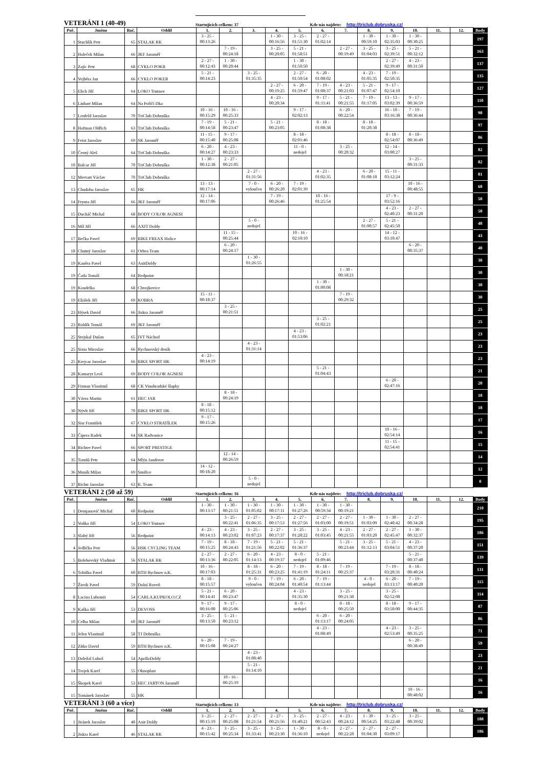VETERÁNI 1 (40-49)
Startujících celkem: 37
Kde nás najdete:
http://triclub.dobruska.cz/
| Poř. | Jméno | Roč. | Oddíl | 1. | 2. | 3. | 4. | 5. | 6. | 7. | 8. | 9. | 10. | 11. | 12. | Body |
| --- | --- | --- | --- | --- | --- | --- | --- | --- | --- | --- | --- | --- | --- | --- | --- | --- |
| 1 | Stuchlík Petr | 65 | STALAK RK | 3 - 25 - 00:13:26 | | | 1 - 30 - 00:16:56 | 3 - 25 - 01:51:30 | 2 - 27 - 01:02:14 | | 1 - 30 - 00:59:10 | 1 - 30 - 02:35:03 | 1 - 30 - 00:30:25 | | | 197 |
| 2 | Holeček Milan | 66 | JKF Jaroměř | | 7 - 19 - 00:24:18 | | 3 - 25 - 00:20:05 | 5 - 21 - 01:58:51 | | 2 - 27 - 00:19:49 | 3 - 25 - 01:04:03 | 3 - 25 - 02:39:51 | 5 - 21 - 00:32:12 | | | 163 |
| 3 | Zajíc Petr | 68 | CYKLO POKR | 2 - 27 - 00:12:43 | 1 - 30 - 00:20:44 | | | 1 - 30 - 01:50:50 | | | | 2 - 27 - 02:39:49 | 4 - 23 - 00:31:50 | | | 137 |
| 4 | Vejběra Jan | 66 | CYKLO POKER | 5 - 21 - 00:14:23 | | 3 - 25 - 01:35:35 | | 2 - 27 - 01:50:54 | 6 - 20 - 01:08:02 | | 4 - 23 - 01:05:35 | 7 - 19 - 02:50:35 | | | | 135 |
| 5 | Elich Jiří | 64 | LOKO Trutnov | | | | 2 - 27 - 00:19:25 | 6 - 20 - 01:59:47 | 7 - 19 - 01:08:37 | 4 - 23 - 00:21:03 | 5 - 21 - 01:07:47 | 9 - 17 - 02:54:10 | | | | 127 |
| 6 | Linhart Milan | 64 | Na Poříčí Dka | | | | 4 - 23 - 00:20:34 | | 9 - 17 - 01:11:41 | 5 - 21 - 00:21:55 | 7 - 19 - 01:17:05 | 13 - 13 - 03:02:39 | 9 - 17 - 00:36:59 | | | 110 |
| 7 | Lenfeld Jaroslav | 70 | TriClub Dobruška | 10 - 16 - 00:15:29 | 10 - 16 - 00:25:33 | | | 9 - 17 - 02:02:13 | | 6 - 20 - 00:22:54 | | 16 - 10 - 03:16:38 | 7 - 19 - 00:36:44 | | | 98 |
| 8 | Hofman Oldřich | 63 | TriClub Dobruška | 7 - 19 - 00:14:58 | 5 - 21 - 00:23:47 | | 5 - 21 - 00:23:05 | | 8 - 18 - 01:08:38 | | 8 - 18 - 01:20:38 | | | | | 97 |
| 9 | Feist Jaroslav | 69 | SK Jaroměř | 11 - 15 - 00:15:40 | 9 - 17 - 00:25:08 | | | 8 - 18 - 02:01:46 | | | | 8 - 18 - 02:54:07 | 8 - 18 - 00:36:49 | | | 86 |
| 10 | Černý Aleš | 64 | TriClub Dobruška | 6 - 20 - 00:14:27 | 4 - 23 - 00:23:33 | | | 11 - 0 - nedojel | | 3 - 25 - 00:20:32 | | 12 - 14 - 03:00:27 | | | | 82 |
| 10 | Balcar Jiří | 70 | TriClub Dobruška | 1 - 30 - 00:12:38 | 2 - 27 - 00:21:05 | | | | | | | | 3 - 25 - 00:31:33 | | | 82 |
| 12 | Mervart Václav | 70 | TriClub Dobruška | | | 2 - 27 - 01:31:56 | | | 4 - 23 - 01:02:35 | | 6 - 20 - 01:08:18 | 15 - 11 - 03:12:24 | | | | 81 |
| 13 | Chudoba Jaroslav | 65 | HK | 13 - 13 - 00:17:14 | | 7 - 0 - vyloučen | 6 - 20 - 00:26:20 | 7 - 19 - 02:01:39 | | | | | 10 - 16 - 00:48:55 | | | 68 |
| 14 | Frynta Jiří | 66 | JKF Jaroměř | 12 - 14 - 00:17:06 | | | 7 - 19 - 00:26:46 | | 10 - 16 - 01:25:54 | | | 17 - 9 - 03:52:16 | | | | 58 |
| 15 | Ducháč Michal | 68 | BODY COLOR AGNESI | | | | | | | | | 4 - 23 - 02:40:23 | 2 - 27 - 00:31:20 | | | 50 |
| 16 | Míl Jiří | 66 | AXIT Doldy | | | 5 - 0 - nedojel | | | | | 2 - 27 - 01:00:57 | 5 - 21 - 02:45:50 | | | | 48 |
| 17 | Bečka Pavel | 69 | BIKE FREAX Holice | | 11 - 15 - 00:25:44 | | | 10 - 16 - 02:10:10 | | | | 14 - 12 - 03:10:47 | | | | 43 |
| 18 | Chutný Jaroslav | 61 | Orbea Team | | 6 - 20 - 00:24:17 | | | | | | | | 6 - 20 - 00:35:37 | | | 40 |
| 19 | Kaněra Pavel | 63 | AxitDoldy | | | 1 - 30 - 01:26:55 | | | | | | | | | | 30 |
| 19 | Čada Tomáš | 64 | Redpoint | | | | | | | 1 - 30 - 00:18:21 | | | | | | 30 |
| 19 | Koudelka | 68 | Chvojkovice | | | | | | 1 - 30 - 01:00:08 | | | | | | | 30 |
| 19 | Eliášek Jiří | 69 | KOBRA | 15 - 11 - 00:18:37 | | | | | | 7 - 19 - 00:29:32 | | | | | | 30 |
| 23 | Hýsek David | 66 | Jiskra Jaroměř | | 3 - 25 - 00:21:51 | | | | | | | | | | | 25 |
| 23 | Rohlík Tomáš | 69 | JKF Jaroměř | | | | | | 3 - 25 - 01:02:21 | | | | | | | 25 |
| 25 | Stejskal Dušan | 65 | IVT Náchod | | | | | 4 - 23 - 01:53:06 | | | | | | | | 23 |
| 25 | Sixta Miroslav | 66 | Rychnovský deník | | | 4 - 23 - 01:31:14 | | | | | | | | | | 23 |
| 25 | Krejcar Jaroslav | 66 | BIKE SPORT HK | 4 - 23 - 00:14:19 | | | | | | | | | | | | 23 |
| 28 | Kamaryt Leoš | 69 | BODY COLOR AGNESI | | | | | | 5 - 21 - 01:04:43 | | | | | | | 21 |
| 29 | Firman Vlastimil | 68 | CK Vinohradské šlapky | | | | | | | | | 6 - 20 - 02:47:16 | | | | 20 |
| 30 | Vávra Martin | 61 | HEC JAR | | 8 - 18 - 00:24:19 | | | | | | | | | | | 18 |
| 30 | Nývlt Jiří | 70 | BIKE SPORT HK | 8 - 18 - 00:15:12 | | | | | | | | | | | | 18 |
| 32 | Sisr František | 67 | CYKLO STRATÍLEK | 9 - 17 - 00:15:26 | | | | | | | | | | | | 17 |
| 33 | Čipera Radek | 64 | SK Radvanice | | | | | | | | | 10 - 16 - 02:54:14 | | | | 16 |
| 34 | Richter Pavel | 66 | SPORT PRESTIGE | | | | | | | | | 11 - 15 - 02:54:41 | | | | 15 |
| 35 | Tomšů Petr | 64 | Mlýn Janderov | | 12 - 14 - 00:26:59 | | | | | | | | | | | 14 |
| 36 | Moník Milan | 69 | Smiřice | 14 - 12 - 00:18:20 | | | | | | | | | | | | 12 |
| 37 | Richtr Jaroslav | 63 | R. Team | | | 5 - 0 - nedojel | | | | | | | | | | 0 |
VETERÁNI 2 (50 až 59)
Startujících celkem: 16
Kde nás najdete:
http://triclub.dobruska.cz/
| Poř. | Jméno | Roč. | Oddíl | 1. | 2. | 3. | 4. | 5. | 6. | 7. | 8. | 9. | 10. | 11. | 12. | Body |
| --- | --- | --- | --- | --- | --- | --- | --- | --- | --- | --- | --- | --- | --- | --- | --- | --- |
| 1 | Demjanovič Michal | 60 | Redpoint | 1 - 30 - 00:13:17 | 1 - 30 - 00:21:51 | 1 - 30 - 01:05:02 | 1 - 30 - 00:17:11 | 1 - 30 - 01:27:26 | 1 - 30 - 00:59:34 | 1 - 30 - 00:19:21 | | | | | | 210 |
| 2 | Voňka Jiří | 54 | LOKO Trutnov | | 3 - 25 - 00:22:41 | 2 - 27 - 01:06:35 | 3 - 25 - 00:17:53 | 2 - 27 - 01:27:56 | 2 - 27 - 01:03:00 | 2 - 27 - 00:19:51 | 1 - 30 - 01:03:09 | 1 - 30 - 02:40:42 | 2 - 27 - 00:34:28 | | | 195 |
| 3 | Slabý Jiří | 56 | Redpoint | 4 - 23 - 00:14:13 | 4 - 23 - 00:23:02 | 3 - 25 - 01:07:23 | 2 - 27 - 00:17:37 | 3 - 25 - 01:28:22 | 3 - 25 - 01:03:45 | 4 - 23 - 00:21:55 | 2 - 27 - 01:03:20 | 2 - 27 - 02:45:47 | 1 - 30 - 00:32:37 | | | 186 |
| 4 | Jedlička Petr | 56 | HSK CYCLING TEAM | 7 - 19 - 00:15:25 | 8 - 18 - 00:24:43 | 7 - 19 - 01:21:56 | 5 - 21 - 00:22:02 | 5 - 21 - 01:36:37 | | 5 - 21 - 00:23:44 | 3 - 25 - 01:12:13 | 5 - 21 - 03:04:51 | 4 - 23 - 00:37:20 | | | 151 |
| 5 | Bolehovský Vladimír | 56 | STALAK RK | 2 - 27 - 00:13:36 | 2 - 27 - 00:22:05 | 6 - 20 - 01:14:13 | 4 - 23 - 00:19:37 | 8 - 0 - nedojel | 5 - 21 - 01:09:46 | | | | 5 - 21 - 00:37:40 | | | 139 |
| 6 | Tobiška Pavel | 60 | BTH Rychnov n.K. | 10 - 16 - 00:17:03 | | 8 - 18 - 01:25:31 | 6 - 20 - 00:23:25 | 7 - 19 - 01:41:19 | 8 - 18 - 01:24:11 | 7 - 19 - 00:25:37 | | 7 - 19 - 03:20:31 | 8 - 18 - 00:40:24 | | | 131 |
| 7 | Žierik Pavel | 59 | Dolní Roveň | 8 - 18 - 00:15:57 | | 9 - 0 - vyloučen | 7 - 19 - 00:24:04 | 6 - 20 - 01:40:54 | 7 - 19 - 01:13:44 | | 4 - 0 - nedojel | 6 - 20 - 03:13:17 | 7 - 19 - 00:40:20 | | | 115 |
| 8 | Lacina Lubomír | 54 | CARLA.KUPKOLO.CZ | 5 - 21 - 00:14:41 | 6 - 20 - 00:23:47 | | | 4 - 23 - 01:35:30 | | 3 - 25 - 00:21:38 | | 3 - 25 - 02:52:08 | | | | 114 |
| 9 | Kaška Jiří | 53 | DEVOSS | 9 - 17 - 00:16:00 | 9 - 17 - 00:25:06 | | | 8 - 0 - nedojel | | 8 - 18 - 00:25:50 | | 8 - 18 - 03:50:00 | 9 - 17 - 00:44:35 | | | 87 |
| 10 | Celba Milan | 60 | JKF Jaroměř | 3 - 25 - 00:13:50 | 5 - 21 - 00:23:12 | | | | 6 - 20 - 01:13:17 | 6 - 20 - 00:24:05 | | | | | | 86 |
| 11 | Jelen Vlastimil | 58 | TJ Dobruška | | | | | | 4 - 23 - 01:08:49 | | | 4 - 23 - 02:53:49 | 3 - 25 - 00:35:25 | | | 71 |
| 12 | Zítko David | 59 | BTH Rychnov n.K. | 6 - 20 - 00:15:08 | 7 - 19 - 00:24:27 | | | | | | | | 6 - 20 - 00:38:49 | | | 59 |
| 13 | Doležal Luboš | 54 | ApolloDoldy | | | 4 - 23 - 01:08:40 | | | | | | | | | | 23 |
| 14 | Trojek Karel | 55 | Oknoplast | | | 5 - 21 - 01:14:10 | | | | | | | | | | 21 |
| 15 | Škopek Karel | 53 | HEC JARTON Jaroměř | | 10 - 16 - 00:25:19 | | | | | | | | | | | 16 |
| 15 | Tománek Jaroslav | 55 | HK | | | | | | | | | | 10 - 16 - 00:48:02 | | | 16 |
VETERÁNI 3 (60 a více)
Startujících celkem: 13
Kde nás najdete:
http://triclub.dobruska.cz/
| Poř. | Jméno | Roč. | Oddíl | 1. | 2. | 3. | 4. | 5. | 6. | 7. | 8. | 9. | 10. | 11. | 12. | Body |
| --- | --- | --- | --- | --- | --- | --- | --- | --- | --- | --- | --- | --- | --- | --- | --- | --- |
| 1 | Jiránek Jaroslav | 48 | Axit Doldy | 3 - 25 - 00:15:19 | 2 - 27 - 00:25:08 | 2 - 27 - 01:21:54 | 2 - 27 - 00:21:56 | 3 - 25 - 01:40:21 | 2 - 27 - 00:52:43 | 4 - 23 - 00:24:12 | 1 - 30 - 00:54:25 | 3 - 25 - 03:22:48 | 3 - 25 - 00:39:02 | | | 188 |
| 2 | Jiskra Karel | 46 | STALAK RK | 4 - 23 - 00:15:42 | 3 - 25 - 00:25:34 | 3 - 25 - 01:33:41 | 3 - 25 - 00:23:30 | 1 - 30 - 01:36:10 | 8 - 0 - nedojel | 2 - 27 - 00:22:28 | 2 - 27 - 01:04:30 | 2 - 27 - 03:09:17 | | | | 186 |